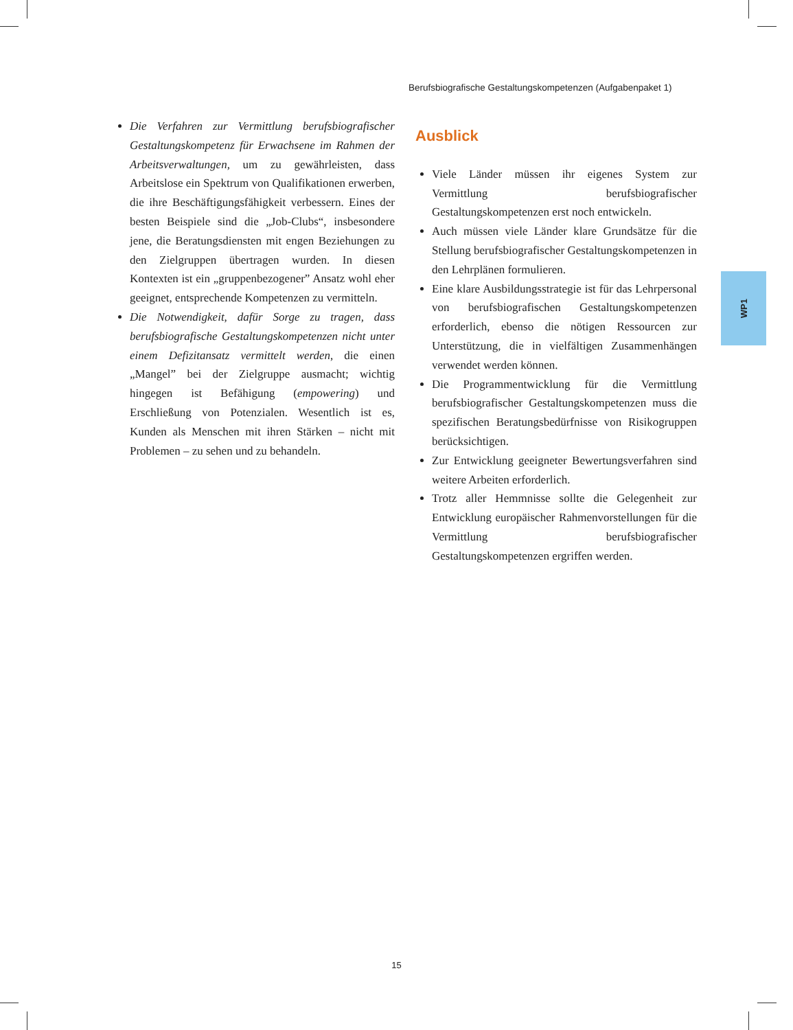Berufsbiografische Gestaltungskompetenzen (Aufgabenpaket 1)
Die Verfahren zur Vermittlung berufsbiografischer Gestaltungskompetenz für Erwachsene im Rahmen der Arbeitsverwaltungen, um zu gewährleisten, dass Arbeitslose ein Spektrum von Qualifikationen erwerben, die ihre Beschäftigungsfähigkeit verbessern. Eines der besten Beispiele sind die „Job-Clubs“, insbesondere jene, die Beratungsdiensten mit engen Beziehungen zu den Zielgruppen übertragen wurden. In diesen Kontexten ist ein „gruppenbezogener” Ansatz wohl eher geeignet, entsprechende Kompetenzen zu vermitteln.
Die Notwendigkeit, dafür Sorge zu tragen, dass berufsbiografische Gestaltungskompetenzen nicht unter einem Defizitansatz vermittelt werden, die einen „Mangel” bei der Zielgruppe ausmacht; wichtig hingegen ist Befähigung (empowering) und Erschließung von Potenzialen. Wesentlich ist es, Kunden als Menschen mit ihren Stärken – nicht mit Problemen – zu sehen und zu behandeln.
Ausblick
Viele Länder müssen ihr eigenes System zur Vermittlung berufsbiografischer Gestaltungskompetenzen erst noch entwickeln.
Auch müssen viele Länder klare Grundsätze für die Stellung berufsbiografischer Gestaltungskompetenzen in den Lehrplänen formulieren.
Eine klare Ausbildungsstrategie ist für das Lehrpersonal von berufsbiografischen Gestaltungskompetenzen erforderlich, ebenso die nötigen Ressourcen zur Unterstützung, die in vielfältigen Zusammenhängen verwendet werden können.
Die Programmentwicklung für die Vermittlung berufsbiografischer Gestaltungskompetenzen muss die spezifischen Beratungsbedürfnisse von Risikogruppen berücksichtigen.
Zur Entwicklung geeigneter Bewertungsverfahren sind weitere Arbeiten erforderlich.
Trotz aller Hemmnisse sollte die Gelegenheit zur Entwicklung europäischer Rahmenvorstellungen für die Vermittlung berufsbiografischer Gestaltungskompetenzen ergriffen werden.
WP1
15